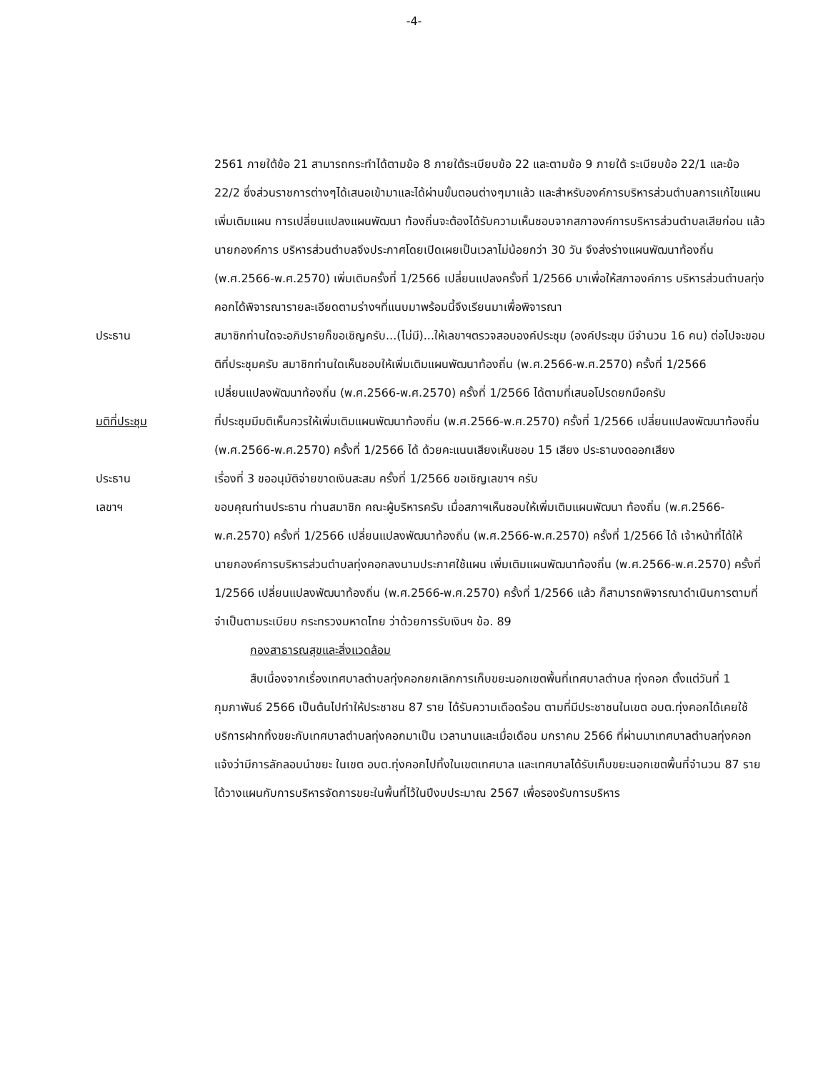-4-
2561 ภายใต้ข้อ 21 สามารถกระทำได้ตามข้อ 8 ภายใต้ระเบียบข้อ 22 และตามข้อ 9 ภายใต้ ระเบียบข้อ 22/1 และข้อ 22/2 ซึ่งส่วนราชการต่างๆได้เสนอเข้ามาและได้ผ่านขั้นตอนต่างๆมาแล้ว และสำหรับองค์การบริหารส่วนตำบลการแก้ไขแผน เพิ่มเติมแผน การเปลี่ยนแปลงแผนพัฒนา ท้องถิ่นจะต้องได้รับความเห็นชอบจากสภาองค์การบริหารส่วนตำบลเสียก่อน แล้วนายกองค์การ บริหารส่วนตำบลจึงประกาศโดยเปิดเผยเป็นเวลาไม่น้อยกว่า 30 วัน จึงส่งร่างแผนพัฒนาท้องถิ่น (พ.ศ.2566-พ.ศ.2570) เพิ่มเติมครั้งที่ 1/2566 เปลี่ยนแปลงครั้งที่ 1/2566 มาเพื่อให้สภาองค์การ บริหารส่วนตำบลทุ่งคอกได้พิจารณารายละเอียดตามร่างฯที่แนบมาพร้อมนี้จึงเรียนมาเพื่อพิจารณา
ประธาน สมาชิกท่านใดจะอภิปรายก็ขอเชิญครับ...(ไม่มี)...ให้เลขาฯตรวจสอบองค์ประชุม (องค์ประชุม มีจำนวน 16 คน) ต่อไปจะขอมติที่ประชุมครับ สมาชิกท่านใดเห็นชอบให้เพิ่มเติมแผนพัฒนาท้องถิ่น (พ.ศ.2566-พ.ศ.2570) ครั้งที่ 1/2566 เปลี่ยนแปลงพัฒนาท้องถิ่น (พ.ศ.2566-พ.ศ.2570) ครั้งที่ 1/2566 ได้ตามที่เสนอโปรดยกมือครับ
มติที่ประชุม ที่ประชุมมีมติเห็นควรให้เพิ่มเติมแผนพัฒนาท้องถิ่น (พ.ศ.2566-พ.ศ.2570) ครั้งที่ 1/2566 เปลี่ยนแปลงพัฒนาท้องถิ่น (พ.ศ.2566-พ.ศ.2570) ครั้งที่ 1/2566 ได้ ด้วยคะแนนเสียงเห็นชอบ 15 เสียง ประธานงดออกเสียง
ประธาน เรื่องที่ 3 ขออนุมัติจ่ายขาดเงินสะสม ครั้งที่ 1/2566 ขอเชิญเลขาฯ ครับ
เลขาฯ ขอบคุณท่านประธาน ท่านสมาชิก คณะผู้บริหารครับ เมื่อสภาฯเห็นชอบให้เพิ่มเติมแผนพัฒนา ท้องถิ่น (พ.ศ.2566-พ.ศ.2570) ครั้งที่ 1/2566 เปลี่ยนแปลงพัฒนาท้องถิ่น (พ.ศ.2566-พ.ศ.2570) ครั้งที่ 1/2566 ได้ เจ้าหน้าที่ได้ให้นายกองค์การบริหารส่วนตำบลทุ่งคอกลงนามประกาศใช้แผน เพิ่มเติมแผนพัฒนาท้องถิ่น (พ.ศ.2566-พ.ศ.2570) ครั้งที่ 1/2566 เปลี่ยนแปลงพัฒนาท้องถิ่น (พ.ศ.2566-พ.ศ.2570) ครั้งที่ 1/2566 แล้ว ก็สามารถพิจารณาดำเนินการตามที่จำเป็นตามระเบียบ กระทรวงมหาดไทย ว่าด้วยการรับเงินฯ ข้อ. 89
กองสาธารณสุขและสิ่งแวดล้อม
สืบเนื่องจากเรื่องเทศบาลตำบลทุ่งคอกยกเลิกการเก็บขยะนอกเขตพื้นที่เทศบาลตำบล ทุ่งคอก ตั้งแต่วันที่ 1 กุมภาพันธ์ 2566 เป็นต้นไปทำให้ประชาชน 87 ราย ได้รับความเดือดร้อน ตามที่มีประชาชนในเขต อบต.ทุ่งคอกได้เคยใช้บริการฝากทิ้งขยะกับเทศบาลตำบลทุ่งคอกมาเป็น เวลานานและเมื่อเดือน มกราคม 2566 ที่ผ่านมาเทศบาลตำบลทุ่งคอกแจ้งว่ามีการลักลอบนำขยะ ในเขต อบต.ทุ่งคอกไปทิ้งในเขตเทศบาล และเทศบาลได้รับเก็บขยะนอกเขตพื้นที่จำนวน 87 ราย ได้วางแผนกับการบริหารจัดการขยะในพื้นที่ไว้ในปีงบประมาณ 2567 เพื่อรองรับการบริหาร